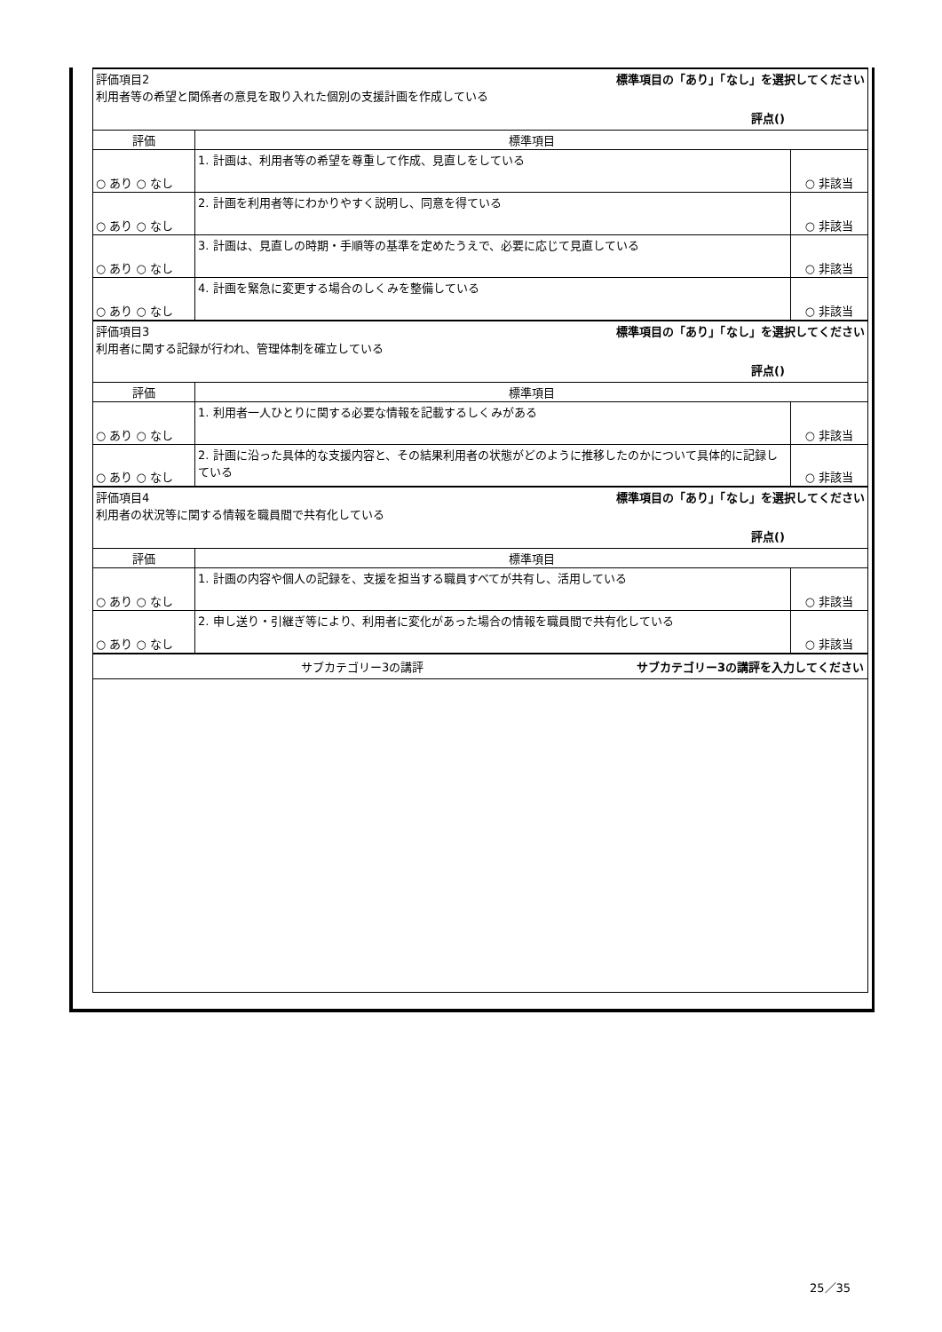| 標準項目の「あり」「なし」を選択してください 評価項目2 利用者等の希望と関係者の意見を取り入れた個別の支援計画を作成している 評点() | | |
| 評価 | 標準項目 | |
| ○ あり ○ なし | 1. 計画は、利用者等の希望を尊重して作成、見直しをしている | ○ 非該当 |
| ○ あり ○ なし | 2. 計画を利用者等にわかりやすく説明し、同意を得ている | ○ 非該当 |
| ○ あり ○ なし | 3. 計画は、見直しの時期・手順等の基準を定めたうえで、必要に応じて見直している | ○ 非該当 |
| ○ あり ○ なし | 4. 計画を緊急に変更する場合のしくみを整備している | ○ 非該当 |
| 標準項目の「あり」「なし」を選択してください 評価項目3 利用者に関する記録が行われ、管理体制を確立している 評点() | | |
| 評価 | 標準項目 | |
| ○ あり ○ なし | 1. 利用者一人ひとりに関する必要な情報を記載するしくみがある | ○ 非該当 |
| ○ あり ○ なし | 2. 計画に沿った具体的な支援内容と、その結果利用者の状態がどのように推移したのかについて具体的に記録している | ○ 非該当 |
| 標準項目の「あり」「なし」を選択してください 評価項目4 利用者の状況等に関する情報を職員間で共有化している 評点() | | |
| 評価 | 標準項目 | |
| ○ あり ○ なし | 1. 計画の内容や個人の記録を、支援を担当する職員すべてが共有し、活用している | ○ 非該当 |
| ○ あり ○ なし | 2. 申し送り・引継ぎ等により、利用者に変化があった場合の情報を職員間で共有化している | ○ 非該当 |
| サブカテゴリー3の講評を入力してください サブカテゴリー3の講評 | | |
25／35